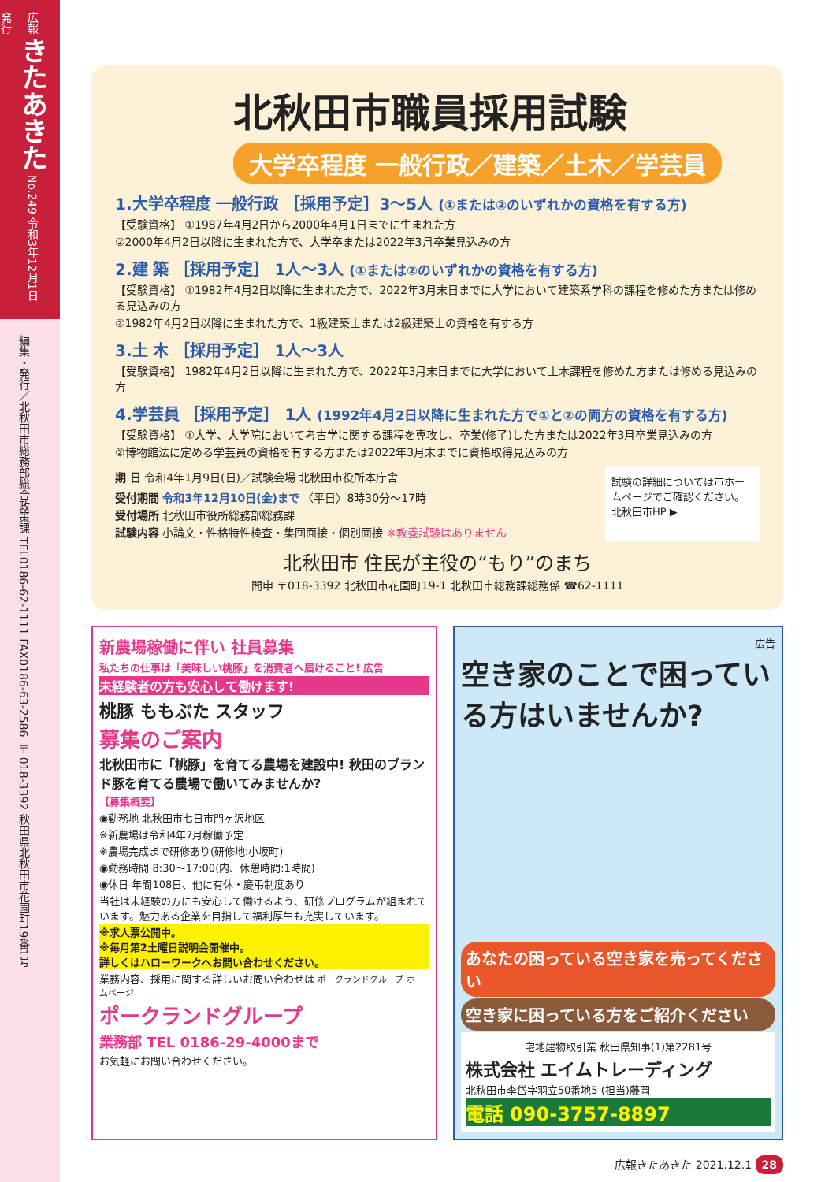広報 きたあきた No.249 令和3年12月1日発行
編集・発行／北秋田市総務部総合政策課 TEL0186-62-1111 FAX0186-63-2586 〒018-3392 秋田県北秋田市花園町19番1号
北秋田市職員採用試験
大学卒程度 一般行政／建築／土木／学芸員
1.大学卒程度 一般行政 ［採用予定］3～5人 (①または②のいずれかの資格を有する方)
【受験資格】 ①1987年4月2日から2000年4月1日までに生まれた方
②2000年4月2日以降に生まれた方で、大学卒または2022年3月卒業見込みの方
2.建 築 ［採用予定］ 1人～3人 (①または②のいずれかの資格を有する方)
【受験資格】 ①1982年4月2日以降に生まれた方で、2022年3月末日までに大学において建築系学科の課程を修めた方または修める見込みの方
②1982年4月2日以降に生まれた方で、1級建築士または2級建築士の資格を有する方
3.土 木 ［採用予定］ 1人～3人
【受験資格】 1982年4月2日以降に生まれた方で、2022年3月末日までに大学において土木課程を修めた方または修める見込みの方
4.学芸員 ［採用予定］ 1人 (1992年4月2日以降に生まれた方で①と②の両方の資格を有する方)
【受験資格】 ①大学、大学院において考古学に関する課程を専攻し、卒業(修了)した方または2022年3月卒業見込みの方
②博物館法に定める学芸員の資格を有する方または2022年3月末までに資格取得見込みの方
期 日 令和4年1月9日(日)／試験会場 北秋田市役所本庁舎
受付期間 令和3年12月10日(金)まで 〈平日〉8時30分～17時
受付場所 北秋田市役所総務部総務課
試験内容 小論文・性格特性検査・集団面接・個別面接 ※教養試験はありません
試験の詳細については市ホームページでご確認ください。
北秋田市HP ▶
北秋田市 住民が主役の“もり”のまち
問申 〒018-3392 北秋田市花園町19-1 北秋田市総務課総務係 ☎62-1111
新農場稼働に伴い 社員募集
私たちの仕事は「美味しい桃豚」を消費者へ届けること! 広告
未経験者の方も安心して働けます!
桃豚 ももぶた スタッフ
募集のご案内
北秋田市に「桃豚」を育てる農場を建設中! 秋田のブランド豚を育てる農場で働いてみませんか?
【募集概要】
◉勤務地 北秋田市七日市門ヶ沢地区
※新農場は令和4年7月稼働予定
※農場完成まで研修あり(研修地:小坂町)
◉勤務時間 8:30～17:00(内、休憩時間:1時間)
◉休日 年間108日、他に有休・慶弔制度あり
当社は未経験の方にも安心して働けるよう、研修プログラムが組まれています。魅力ある企業を目指して福利厚生も充実しています。
※求人票公開中。
※毎月第2土曜日説明会開催中。
詳しくはハローワークへお問い合わせください。
業務内容、採用に関する詳しいお問い合わせは ポークランドグループ ホームページ
ポークランドグループ
業務部 TEL 0186-29-4000まで
お気軽にお問い合わせください。
広告
空き家のことで困っている方はいませんか?
あなたの困っている空き家を売ってください
空き家に困っている方をご紹介ください
宅地建物取引業 秋田県知事(1)第2281号
株式会社 エイムトレーディング
北秋田市李岱字羽立50番地5 (担当)藤岡
電話 090-3757-8897
広報きたあきた 2021.12.1 28